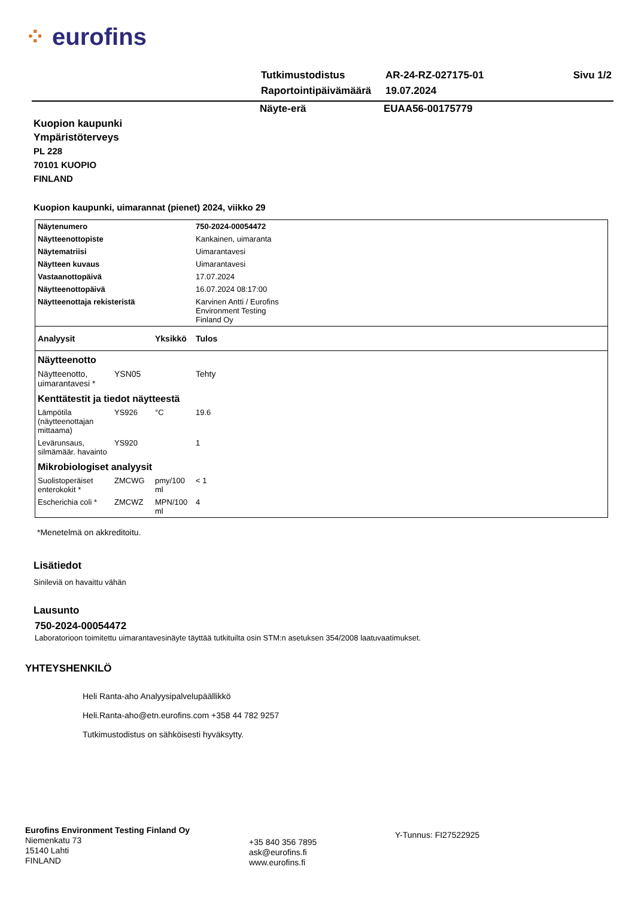⁘ eurofins
| Tutkimustodistus | AR-24-RZ-027175-01 | Sivu 1/2 |
| Raportointipäivämäärä | 19.07.2024 | |
Näyte-erä EUAA56-00175779
Kuopion kaupunki
Ympäristöterveys
PL 228
70101 KUOPIO
FINLAND
Kuopion kaupunki, uimarannat (pienet) 2024, viikko 29
| Näytenumero | | | 750-2024-00054472 |
| Näytteenottopiste | | | Kankainen, uimaranta |
| Näytematriisi | | | Uimarantavesi |
| Näytteen kuvaus | | | Uimarantavesi |
| Vastaanottopäivä | | | 17.07.2024 |
| Näytteenottopäivä | | | 16.07.2024 08:17:00 |
| Näytteenottaja rekisteristä | | | Karvinen Antti / Eurofins Environment Testing Finland Oy |
| Analyysit | | Yksikkö | Tulos |
| Näytteenotto | | | |
| Näytteenotto, uimarantavesi * | YSN05 | | Tehty |
| Kenttätestit ja tiedot näytteestä | | | |
| Lämpötila (näytteenottajan mittaama) | YS926 | °C | 19.6 |
| Levärunsaus, silmämäär. havainto | YS920 | | 1 |
| Mikrobiologiset analyysit | | | |
| Suolistoperäiset enterokokit * | ZMCWG | pmy/100 ml | < 1 |
| Escherichia coli * | ZMCWZ | MPN/100 ml | 4 |
*Menetelmä on akkreditoitu.
Lisätiedot
Sinileviä on havaittu vähän
Lausunto
750-2024-00054472
Laboratorioon toimitettu uimarantavesinäyte täyttää tutkituilta osin STM:n asetuksen 354/2008 laatuvaatimukset.
YHTEYSHENKILÖ
Heli Ranta-aho Analyysipalvelupäällikkö
Heli.Ranta-aho@etn.eurofins.com +358 44 782 9257
Tutkimustodistus on sähköisesti hyväksytty.
Eurofins Environment Testing Finland Oy
Niemenkatu 73
15140 Lahti
FINLAND
+35 840 356 7895
ask@eurofins.fi
www.eurofins.fi
Y-Tunnus: FI27522925